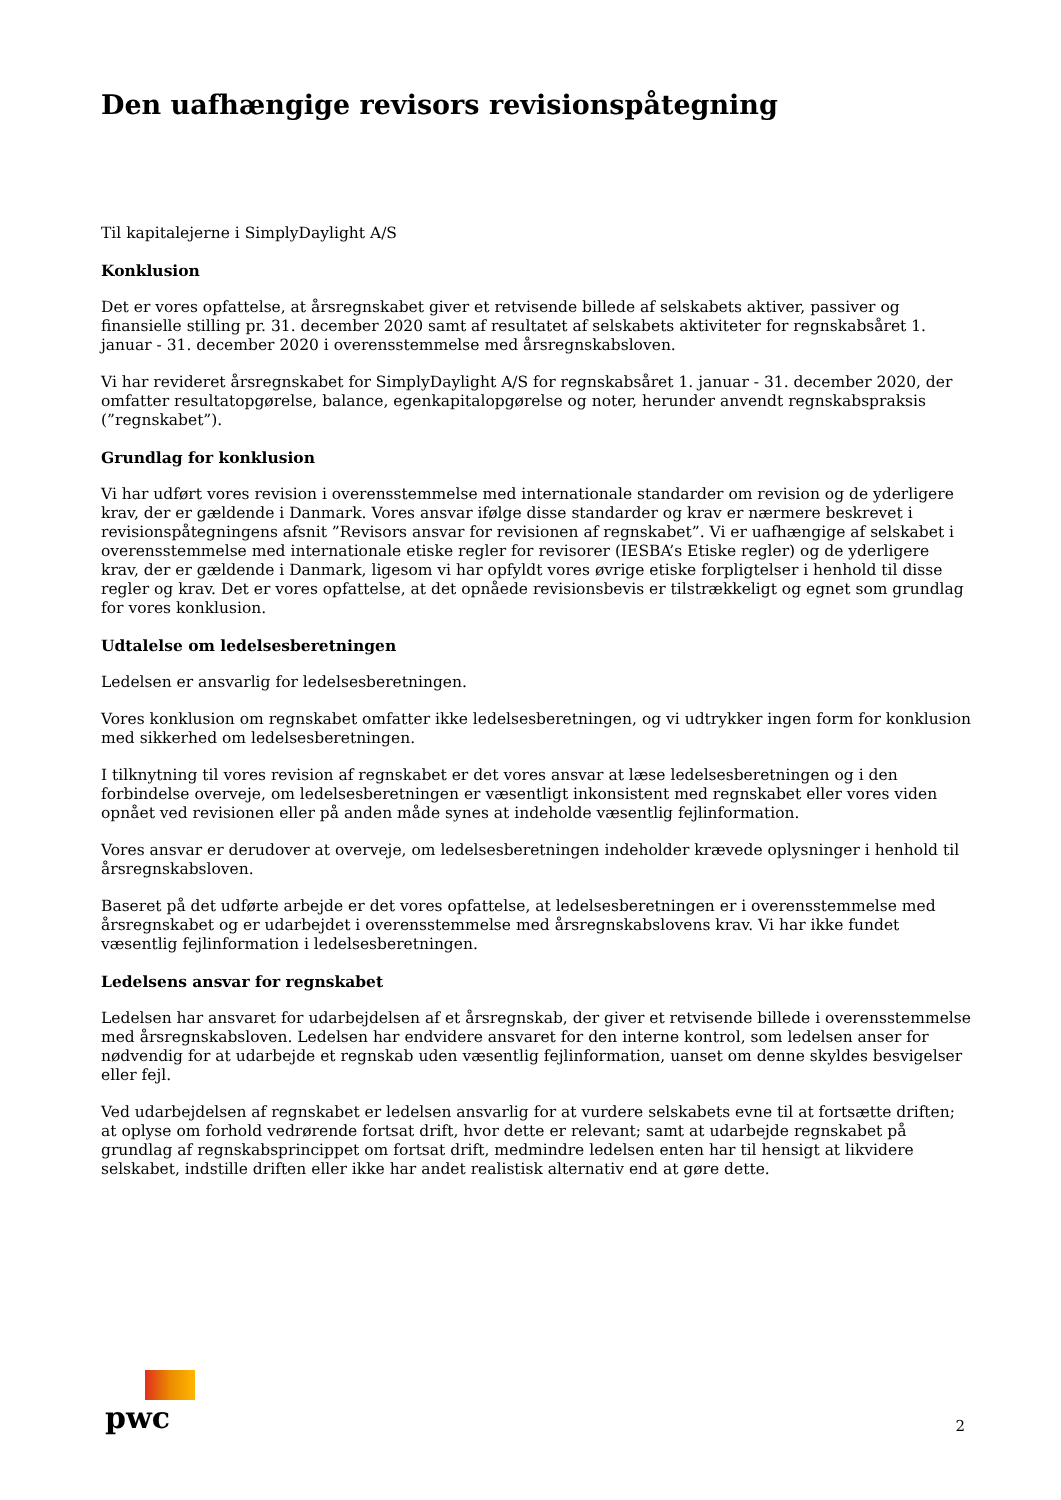Den uafhængige revisors revisionspåtegning
Til kapitalejerne i SimplyDaylight A/S
Konklusion
Det er vores opfattelse, at årsregnskabet giver et retvisende billede af selskabets aktiver, passiver og finansielle stilling pr. 31. december 2020 samt af resultatet af selskabets aktiviteter for regnskabsåret 1. januar - 31. december 2020 i overensstemmelse med årsregnskabsloven.
Vi har revideret årsregnskabet for SimplyDaylight A/S for regnskabsåret 1. januar - 31. december 2020, der omfatter resultatopgørelse, balance, egenkapitalopgørelse og noter, herunder anvendt regnskabspraksis (”regnskabet”).
Grundlag for konklusion
Vi har udført vores revision i overensstemmelse med internationale standarder om revision og de yderligere krav, der er gældende i Danmark. Vores ansvar ifølge disse standarder og krav er nærmere beskrevet i revisionspåtegningens afsnit ”Revisors ansvar for revisionen af regnskabet”. Vi er uafhængige af selskabet i overensstemmelse med internationale etiske regler for revisorer (IESBA’s Etiske regler) og de yderligere krav, der er gældende i Danmark, ligesom vi har opfyldt vores øvrige etiske forpligtelser i henhold til disse regler og krav. Det er vores opfattelse, at det opnåede revisionsbevis er tilstrækkeligt og egnet som grundlag for vores konklusion.
Udtalelse om ledelsesberetningen
Ledelsen er ansvarlig for ledelsesberetningen.
Vores konklusion om regnskabet omfatter ikke ledelsesberetningen, og vi udtrykker ingen form for konklusion med sikkerhed om ledelsesberetningen.
I tilknytning til vores revision af regnskabet er det vores ansvar at læse ledelsesberetningen og i den forbindelse overveje, om ledelsesberetningen er væsentligt inkonsistent med regnskabet eller vores viden opnået ved revisionen eller på anden måde synes at indeholde væsentlig fejlinformation.
Vores ansvar er derudover at overveje, om ledelsesberetningen indeholder krævede oplysninger i henhold til årsregnskabsloven.
Baseret på det udførte arbejde er det vores opfattelse, at ledelsesberetningen er i overensstemmelse med årsregnskabet og er udarbejdet i overensstemmelse med årsregnskabslovens krav. Vi har ikke fundet væsentlig fejlinformation i ledelsesberetningen.
Ledelsens ansvar for regnskabet
Ledelsen har ansvaret for udarbejdelsen af et årsregnskab, der giver et retvisende billede i overensstemmelse med årsregnskabsloven. Ledelsen har endvidere ansvaret for den interne kontrol, som ledelsen anser for nødvendig for at udarbejde et regnskab uden væsentlig fejlinformation, uanset om denne skyldes besvigelser eller fejl.
Ved udarbejdelsen af regnskabet er ledelsen ansvarlig for at vurdere selskabets evne til at fortsætte driften; at oplyse om forhold vedrørende fortsat drift, hvor dette er relevant; samt at udarbejde regnskabet på grundlag af regnskabsprincippet om fortsat drift, medmindre ledelsen enten har til hensigt at likvidere selskabet, indstille driften eller ikke har andet realistisk alternativ end at gøre dette.
pwc
2